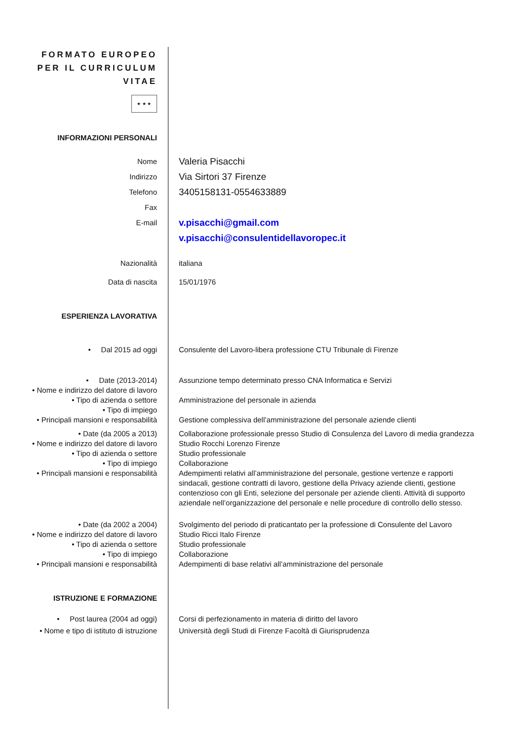FORMATO EUROPEO
PER IL CURRICULUM
VITAE
★ ★ ★
INFORMAZIONI PERSONALI
Nome
Valeria Pisacchi
Indirizzo
Via Sirtori 37 Firenze
Telefono
3405158131-0554633889
Fax
E-mail
v.pisacchi@gmail.com
v.pisacchi@consulentidellavoropec.it
Nazionalità italiana
Data di nascita 15/01/1976
ESPERIENZA LAVORATIVA
• Dal 2015 ad oggi Consulente del Lavoro-libera professione CTU Tribunale di Firenze
• Date (2013-2014) Assunzione tempo determinato presso CNA Informatica e Servizi
• Nome e indirizzo del datore di lavoro
• Tipo di azienda o settore Amministrazione del personale in azienda
• Tipo di impiego
• Principali mansioni e responsabilità
Gestione complessiva dell’amministrazione del personale aziende clienti
• Date (da 2005 a 2013) Collaborazione professionale presso Studio di Consulenza del Lavoro di media grandezza
• Nome e indirizzo del datore di lavoro
Studio Rocchi Lorenzo Firenze
• Tipo di azienda o settore Studio professionale
• Tipo di impiego Collaborazione
• Principali mansioni e responsabilità
Adempimenti relativi all’amministrazione del personale, gestione vertenze e rapporti sindacali, gestione contratti di lavoro, gestione della Privacy aziende clienti, gestione contenzioso con gli Enti, selezione del personale per aziende clienti. Attività di supporto aziendale nell’organizzazione del personale e nelle procedure di controllo dello stesso.
• Date (da 2002 a 2004) Svolgimento del periodo di praticantato per la professione di Consulente del Lavoro
• Nome e indirizzo del datore di lavoro
Studio Ricci Italo Firenze
• Tipo di azienda o settore Studio professionale
• Tipo di impiego Collaborazione
• Principali mansioni e responsabilità
Adempimenti di base relativi all’amministrazione del personale
ISTRUZIONE E FORMAZIONE
• Post laurea (2004 ad oggi) Corsi di perfezionamento in materia di diritto del lavoro
• Nome e tipo di istituto di istruzione
Università degli Studi di Firenze Facoltà di Giurisprudenza